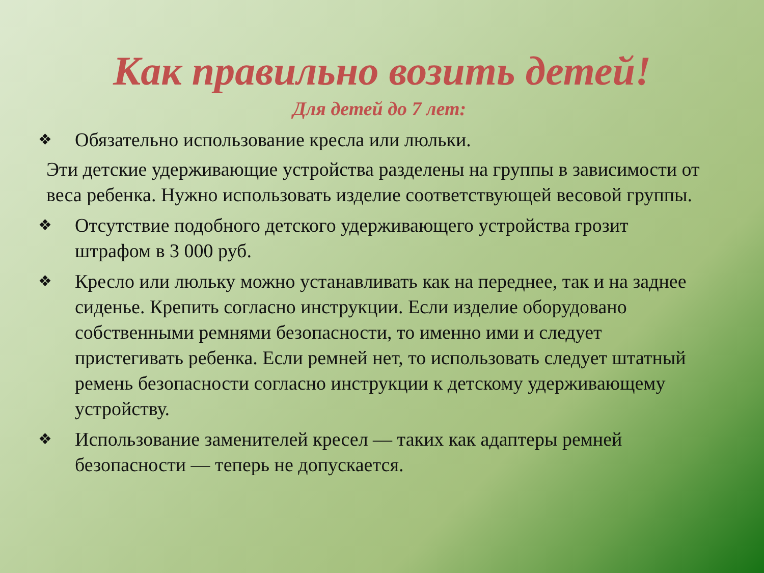Как правильно возить детей!
Для детей до 7 лет:
❖ Обязательно использование кресла или люльки.
Эти детские удерживающие устройства разделены на группы в зависимости от веса ребенка. Нужно использовать изделие соответствующей весовой группы.
❖ Отсутствие подобного детского удерживающего устройства грозит штрафом в 3 000 руб.
❖ Кресло или люльку можно устанавливать как на переднее, так и на заднее сиденье. Крепить согласно инструкции. Если изделие оборудовано собственными ремнями безопасности, то именно ими и следует пристегивать ребенка. Если ремней нет, то использовать следует штатный ремень безопасности согласно инструкции к детскому удерживающему устройству.
❖ Использование заменителей кресел — таких как адаптеры ремней безопасности — теперь не допускается.